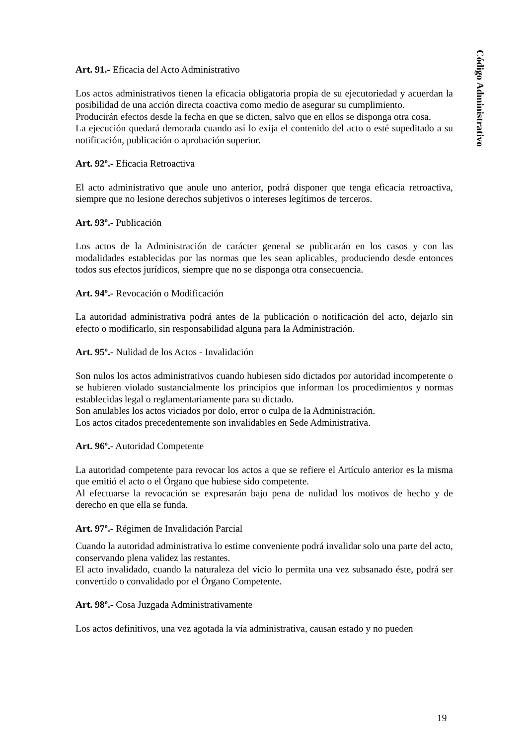Art. 91.- Eficacia del Acto Administrativo
Los actos administrativos tienen la eficacia obligatoria propia de su ejecutoriedad y acuerdan la posibilidad de una acción directa coactiva como medio de asegurar su cumplimiento.
Producirán efectos desde la fecha en que se dicten, salvo que en ellos se disponga otra cosa.
La ejecución quedará demorada cuando así lo exija el contenido del acto o esté supeditado a su notificación, publicación o aprobación superior.
Art. 92º.- Eficacia Retroactiva
El acto administrativo que anule uno anterior, podrá disponer que tenga eficacia retroactiva, siempre que no lesione derechos subjetivos o intereses legítimos de terceros.
Art. 93º.- Publicación
Los actos de la Administración de carácter general se publicarán en los casos y con las modalidades establecidas por las normas que les sean aplicables, produciendo desde entonces todos sus efectos jurídicos, siempre que no se disponga otra consecuencia.
Art. 94º.- Revocación o Modificación
La autoridad administrativa podrá antes de la publicación o notificación del acto, dejarlo sin efecto o modificarlo, sin responsabilidad alguna para la Administración.
Art. 95º.- Nulidad de los Actos - Invalidación
Son nulos los actos administrativos cuando hubiesen sido dictados por autoridad incompetente o se hubieren violado sustancialmente los principios que informan los procedimientos y normas establecidas legal o reglamentariamente para su dictado.
Son anulables los actos viciados por dolo, error o culpa de la Administración.
Los actos citados precedentemente son invalidables en Sede Administrativa.
Art. 96º.- Autoridad Competente
La autoridad competente para revocar los actos a que se refiere el Artículo anterior es la misma que emitió el acto o el Órgano que hubiese sido competente.
Al efectuarse la revocación se expresarán bajo pena de nulidad los motivos de hecho y de derecho en que ella se funda.
Art. 97º.- Régimen de Invalidación Parcial
Cuando la autoridad administrativa lo estime conveniente podrá invalidar solo una parte del acto, conservando plena validez las restantes.
El acto invalidado, cuando la naturaleza del vicio lo permita una vez subsanado éste, podrá ser convertido o convalidado por el Órgano Competente.
Art. 98º.- Cosa Juzgada Administrativamente
Los actos definitivos, una vez agotada la vía administrativa, causan estado y no pueden
Código Administrativo
19